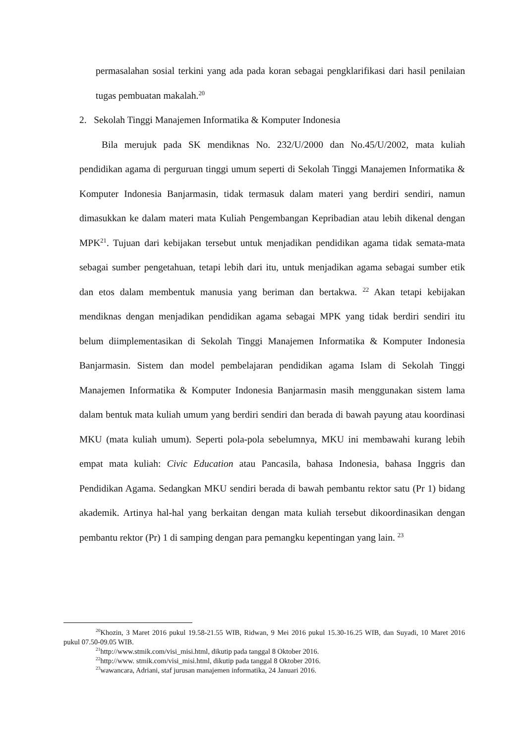permasalahan sosial terkini yang ada pada koran sebagai pengklarifikasi dari hasil penilaian tugas pembuatan makalah.<sup>20</sup>
2. Sekolah Tinggi Manajemen Informatika & Komputer Indonesia
Bila merujuk pada SK mendiknas No. 232/U/2000 dan No.45/U/2002, mata kuliah pendidikan agama di perguruan tinggi umum seperti di Sekolah Tinggi Manajemen Informatika & Komputer Indonesia Banjarmasin, tidak termasuk dalam materi yang berdiri sendiri, namun dimasukkan ke dalam materi mata Kuliah Pengembangan Kepribadian atau lebih dikenal dengan MPK<sup>21</sup>. Tujuan dari kebijakan tersebut untuk menjadikan pendidikan agama tidak semata-mata sebagai sumber pengetahuan, tetapi lebih dari itu, untuk menjadikan agama sebagai sumber etik dan etos dalam membentuk manusia yang beriman dan bertakwa. <sup>22</sup> Akan tetapi kebijakan mendiknas dengan menjadikan pendidikan agama sebagai MPK yang tidak berdiri sendiri itu belum diimplementasikan di Sekolah Tinggi Manajemen Informatika & Komputer Indonesia Banjarmasin. Sistem dan model pembelajaran pendidikan agama Islam di Sekolah Tinggi Manajemen Informatika & Komputer Indonesia Banjarmasin masih menggunakan sistem lama dalam bentuk mata kuliah umum yang berdiri sendiri dan berada di bawah payung atau koordinasi MKU (mata kuliah umum). Seperti pola-pola sebelumnya, MKU ini membawahi kurang lebih empat mata kuliah: Civic Education atau Pancasila, bahasa Indonesia, bahasa Inggris dan Pendidikan Agama. Sedangkan MKU sendiri berada di bawah pembantu rektor satu (Pr 1) bidang akademik. Artinya hal-hal yang berkaitan dengan mata kuliah tersebut dikoordinasikan dengan pembantu rektor (Pr) 1 di samping dengan para pemangku kepentingan yang lain. <sup>23</sup>
<sup>20</sup> Khozin, 3 Maret 2016 pukul 19.58-21.55 WIB, Ridwan, 9 Mei 2016 pukul 15.30-16.25 WIB, dan Suyadi, 10 Maret 2016 pukul 07.50-09.05 WIB.
<sup>21</sup> http://www.stmik.com/visi_misi.html, dikutip pada tanggal 8 Oktober 2016.
<sup>22</sup> http://www. stmik.com/visi_misi.html, dikutip pada tanggal 8 Oktober 2016.
<sup>23</sup> wawancara, Adriani, staf jurusan manajemen informatika, 24 Januari 2016.